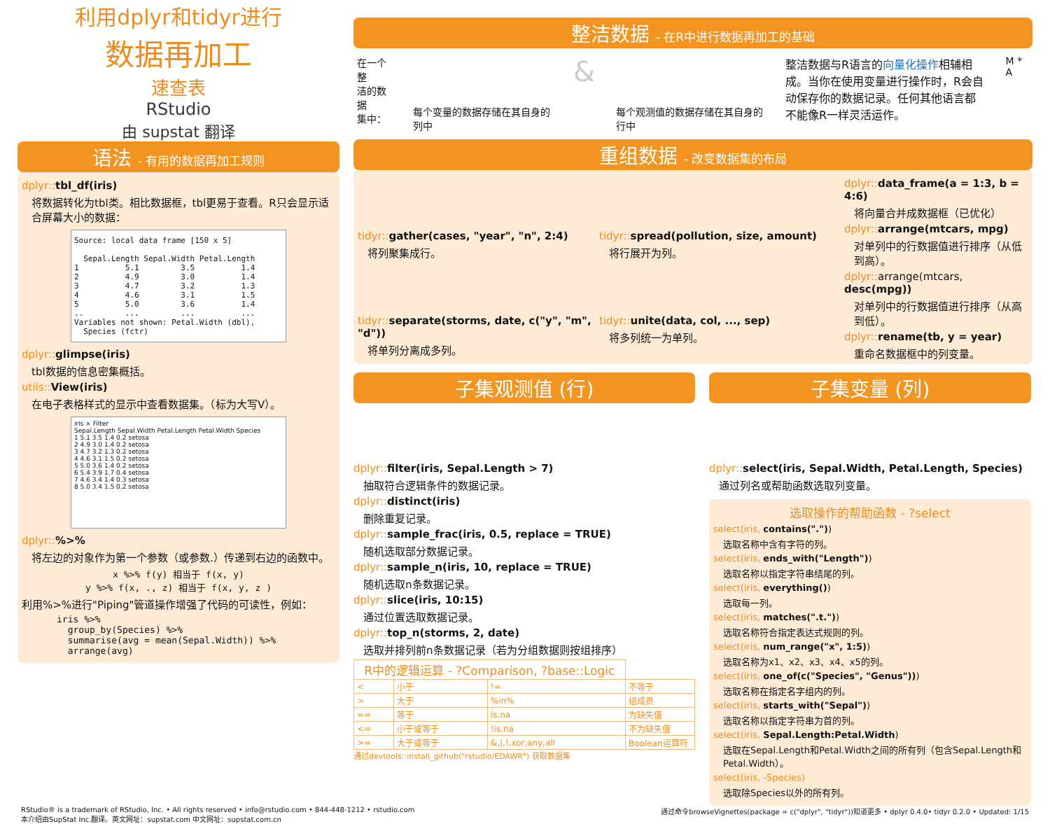利用dplyr和tidyr进行
数据再加工
速查表
RStudio
由 supstat 翻译
语法 - 有用的数据再加工规则
dplyr:: tbl_df(iris)
将数据转化为tbl类。相比数据框，tbl更易于查看。R只会显示适合屏幕大小的数据：
Source: local data frame [150 x 5]

  Sepal.Length Sepal.Width Petal.Length
1          5.1         3.5          1.4
2          4.9         3.0          1.4
3          4.7         3.2          1.3
4          4.6         3.1          1.5
5          5.0         3.6          1.4
..         ...         ...          ...
Variables not shown: Petal.Width (dbl),
  Species (fctr)
dplyr:: glimpse(iris)
tbl数据的信息密集概括。
utils:: View(iris)
在电子表格样式的显示中查看数据集。（标为大写V）。
iris × Filter
Sepal.Length Sepal.Width Petal.Length Petal.Width Species
1 5.1 3.5 1.4 0.2 setosa
2 4.9 3.0 1.4 0.2 setosa
3 4.7 3.2 1.3 0.2 setosa
4 4.6 3.1 1.5 0.2 setosa
5 5.0 3.6 1.4 0.2 setosa
6 5.4 3.9 1.7 0.4 setosa
7 4.6 3.4 1.4 0.3 setosa
8 5.0 3.4 1.5 0.2 setosa
dplyr::%>%
将左边的对象作为第一个参数（或参数.）传递到右边的函数中。
x %>% f(y) 相当于 f(x, y)
y %>% f(x, ., z) 相当于 f(x, y, z )
利用%>%进行"Piping"管道操作增强了代码的可读性，例如：
iris %>%
  group_by(Species) %>%
  summarise(avg = mean(Sepal.Width)) %>%
  arrange(avg)
整洁数据 - 在R中进行数据再加工的基础
在一个整
洁的数据
集中：
每个变量的数据存储在其自身的列中
&
每个观测值的数据存储在其自身的行中
整洁数据与R语言的向量化操作相辅相成。当你在使用变量进行操作时，R会自动保存你的数据记录。任何其他语言都不能像R一样灵活运作。
M * A
重组数据 - 改变数据集的布局
tidyr:: gather(cases, "year", "n", 2:4)
将列聚集成行。
tidyr:: spread(pollution, size, amount)
将行展开为列。
tidyr:: separate(storms, date, c("y", "m", "d"))
将单列分离成多列。
tidyr:: unite(data, col, ..., sep)
将多列统一为单列。
dplyr:: data_frame(a = 1:3, b = 4:6)
将向量合并成数据框（已优化）
dplyr:: arrange(mtcars, mpg)
对单列中的行数据值进行排序（从低到高）。
dplyr:: arrange(mtcars, desc(mpg))
对单列中的行数据值进行排序（从高到低）。
dplyr:: rename(tb, y = year)
重命名数据框中的列变量。
子集观测值 (行)
dplyr:: filter(iris, Sepal.Length > 7)
抽取符合逻辑条件的数据记录。
dplyr:: distinct(iris)
删除重复记录。
dplyr:: sample_frac(iris, 0.5, replace = TRUE)
随机选取部分数据记录。
dplyr:: sample_n(iris, 10, replace = TRUE)
随机选取n条数据记录。
dplyr:: slice(iris, 10:15)
通过位置选取数据记录。
dplyr:: top_n(storms, 2, date)
选取并排列前n条数据记录（若为分组数据则按组排序）
| R中的逻辑运算 - ?Comparison, ?base::Logic | | | |
| < | 小于 | != | 不等于 |
| > | 大于 | %in% | 组成员 |
| == | 等于 | is.na | 为缺失值 |
| <= | 小于或等于 | !is.na | 不为缺失值 |
| >= | 大于或等于 | &,/,!,xor,any,all | Boolean运算符 |
通过devtools::install_github("rstudio/EDAWR") 获取数据集
子集变量 (列)
dplyr:: select(iris, Sepal.Width, Petal.Length, Species)
通过列名或帮助函数选取列变量。
选取操作的帮助函数 - ?select
select(iris, contains("."))
选取名称中含有字符的列。
select(iris, ends_with("Length"))
选取名称以指定字符串结尾的列。
select(iris, everything())
选取每一列。
select(iris, matches(".t."))
选取名称符合指定表达式规则的列。
select(iris, num_range("x", 1:5))
选取名称为x1、x2、x3、x4、x5的列。
select(iris, one_of(c("Species", "Genus")))
选取名称在指定名字组内的列。
select(iris, starts_with("Sepal"))
选取名称以指定字符串为首的列。
select(iris, Sepal.Length:Petal.Width)
选取在Sepal.Length和Petal.Width之间的所有列（包含Sepal.Length和Petal.Width）。
select(iris, -Species)
选取除Species以外的所有列。
RStudio® is a trademark of RStudio, Inc. • All rights reserved • info@rstudio.com • 844-448-1212 • rstudio.com
本介绍由SupStat Inc.翻译。英文网址：supstat.com 中文网址：supstat.com.cn 通过命令browseVignettes(package = c("dplyr", "tidyr"))知道更多 • dplyr 0.4.0• tidyr 0.2.0 • Updated: 1/15